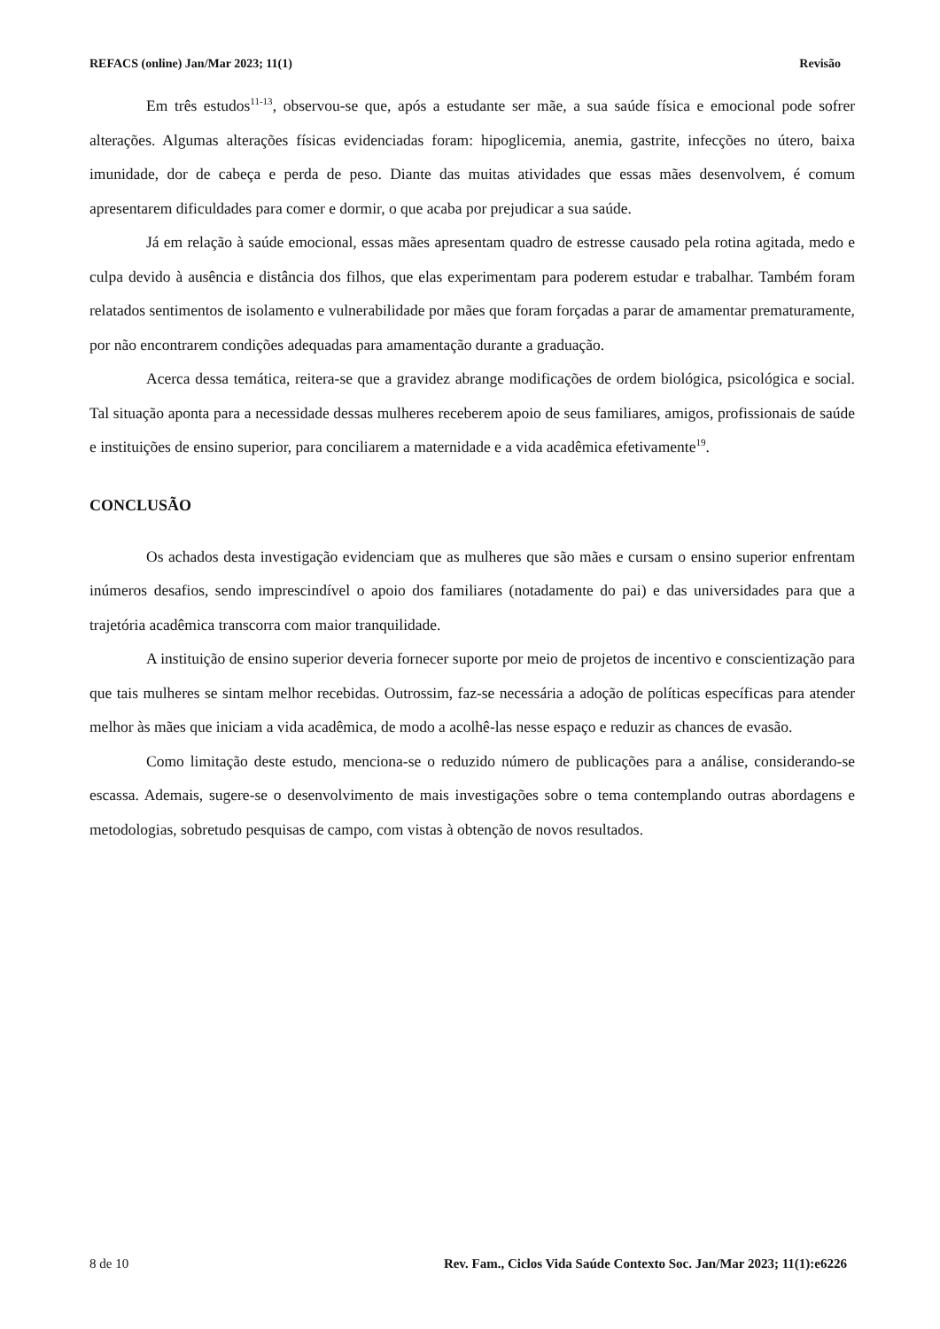REFACS (online) Jan/Mar 2023; 11(1) Revisão
Em três estudos<sup>11-13</sup>, observou-se que, após a estudante ser mãe, a sua saúde física e emocional pode sofrer alterações. Algumas alterações físicas evidenciadas foram: hipoglicemia, anemia, gastrite, infecções no útero, baixa imunidade, dor de cabeça e perda de peso. Diante das muitas atividades que essas mães desenvolvem, é comum apresentarem dificuldades para comer e dormir, o que acaba por prejudicar a sua saúde.
Já em relação à saúde emocional, essas mães apresentam quadro de estresse causado pela rotina agitada, medo e culpa devido à ausência e distância dos filhos, que elas experimentam para poderem estudar e trabalhar. Também foram relatados sentimentos de isolamento e vulnerabilidade por mães que foram forçadas a parar de amamentar prematuramente, por não encontrarem condições adequadas para amamentação durante a graduação.
Acerca dessa temática, reitera-se que a gravidez abrange modificações de ordem biológica, psicológica e social. Tal situação aponta para a necessidade dessas mulheres receberem apoio de seus familiares, amigos, profissionais de saúde e instituições de ensino superior, para conciliarem a maternidade e a vida acadêmica efetivamente<sup>19</sup>.
CONCLUSÃO
Os achados desta investigação evidenciam que as mulheres que são mães e cursam o ensino superior enfrentam inúmeros desafios, sendo imprescindível o apoio dos familiares (notadamente do pai) e das universidades para que a trajetória acadêmica transcorra com maior tranquilidade.
A instituição de ensino superior deveria fornecer suporte por meio de projetos de incentivo e conscientização para que tais mulheres se sintam melhor recebidas. Outrossim, faz-se necessária a adoção de políticas específicas para atender melhor às mães que iniciam a vida acadêmica, de modo a acolhê-las nesse espaço e reduzir as chances de evasão.
Como limitação deste estudo, menciona-se o reduzido número de publicações para a análise, considerando-se escassa. Ademais, sugere-se o desenvolvimento de mais investigações sobre o tema contemplando outras abordagens e metodologias, sobretudo pesquisas de campo, com vistas à obtenção de novos resultados.
8 de 10 Rev. Fam., Ciclos Vida Saúde Contexto Soc. Jan/Mar 2023; 11(1):e6226